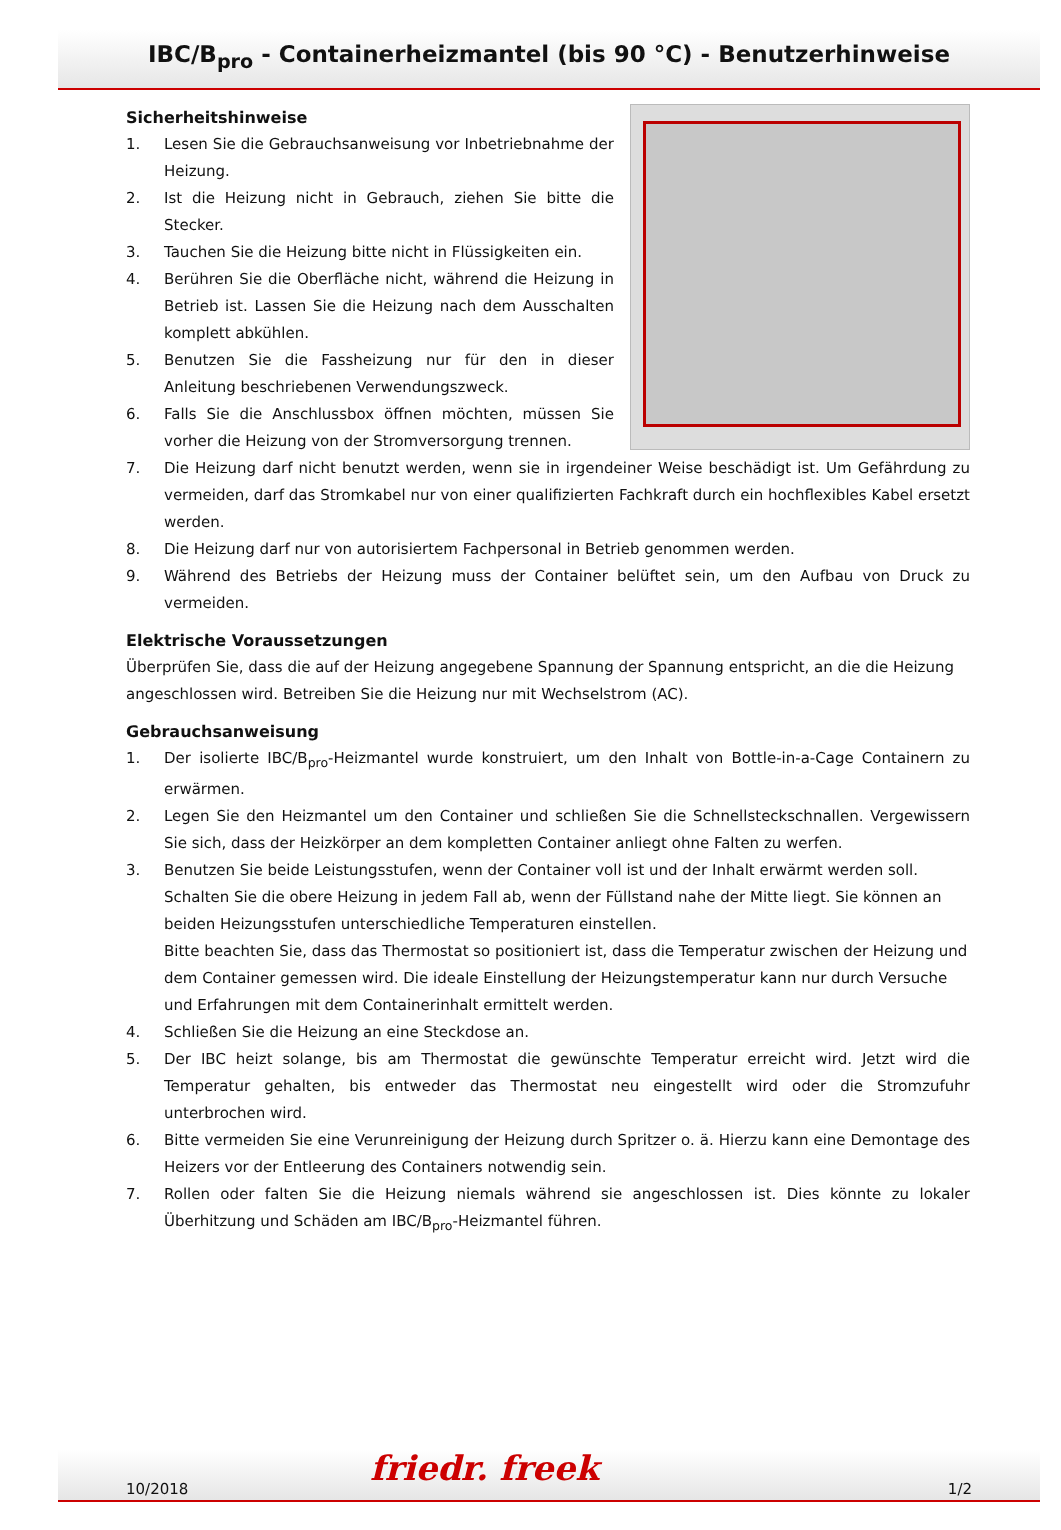IBC/B<sub>pro</sub> - Containerheizmantel (bis 90 °C) - Benutzerhinweise
Sicherheitshinweise
1. Lesen Sie die Gebrauchsanweisung vor Inbetriebnahme der Heizung.
2. Ist die Heizung nicht in Gebrauch, ziehen Sie bitte die Stecker.
3. Tauchen Sie die Heizung bitte nicht in Flüssigkeiten ein.
4. Berühren Sie die Oberfläche nicht, während die Heizung in Betrieb ist. Lassen Sie die Heizung nach dem Ausschalten komplett abkühlen.
5. Benutzen Sie die Fassheizung nur für den in dieser Anleitung beschriebenen Verwendungszweck.
6. Falls Sie die Anschlussbox öffnen möchten, müssen Sie vorher die Heizung von der Stromversorgung trennen.
7. Die Heizung darf nicht benutzt werden, wenn sie in irgendeiner Weise beschädigt ist. Um Gefährdung zu vermeiden, darf das Stromkabel nur von einer qualifizierten Fachkraft durch ein hochflexibles Kabel ersetzt werden.
8. Die Heizung darf nur von autorisiertem Fachpersonal in Betrieb genommen werden.
9. Während des Betriebs der Heizung muss der Container belüftet sein, um den Aufbau von Druck zu vermeiden.
Elektrische Voraussetzungen
Überprüfen Sie, dass die auf der Heizung angegebene Spannung der Spannung entspricht, an die die Heizung angeschlossen wird. Betreiben Sie die Heizung nur mit Wechselstrom (AC).
Gebrauchsanweisung
1. Der isolierte IBC/B<sub>pro</sub>-Heizmantel wurde konstruiert, um den Inhalt von Bottle-in-a-Cage Containern zu erwärmen.
2. Legen Sie den Heizmantel um den Container und schließen Sie die Schnellsteckschnallen. Vergewissern Sie sich, dass der Heizkörper an dem kompletten Container anliegt ohne Falten zu werfen.
3. Benutzen Sie beide Leistungsstufen, wenn der Container voll ist und der Inhalt erwärmt werden soll. Schalten Sie die obere Heizung in jedem Fall ab, wenn der Füllstand nahe der Mitte liegt. Sie können an beiden Heizungsstufen unterschiedliche Temperaturen einstellen.
Bitte beachten Sie, dass das Thermostat so positioniert ist, dass die Temperatur zwischen der Heizung und dem Container gemessen wird. Die ideale Einstellung der Heizungstemperatur kann nur durch Versuche und Erfahrungen mit dem Containerinhalt ermittelt werden.
4. Schließen Sie die Heizung an eine Steckdose an.
5. Der IBC heizt solange, bis am Thermostat die gewünschte Temperatur erreicht wird. Jetzt wird die Temperatur gehalten, bis entweder das Thermostat neu eingestellt wird oder die Stromzufuhr unterbrochen wird.
6. Bitte vermeiden Sie eine Verunreinigung der Heizung durch Spritzer o. ä. Hierzu kann eine Demontage des Heizers vor der Entleerung des Containers notwendig sein.
7. Rollen oder falten Sie die Heizung niemals während sie angeschlossen ist. Dies könnte zu lokaler Überhitzung und Schäden am IBC/B<sub>pro</sub>-Heizmantel führen.
10/2018
1/2
friedr. freek